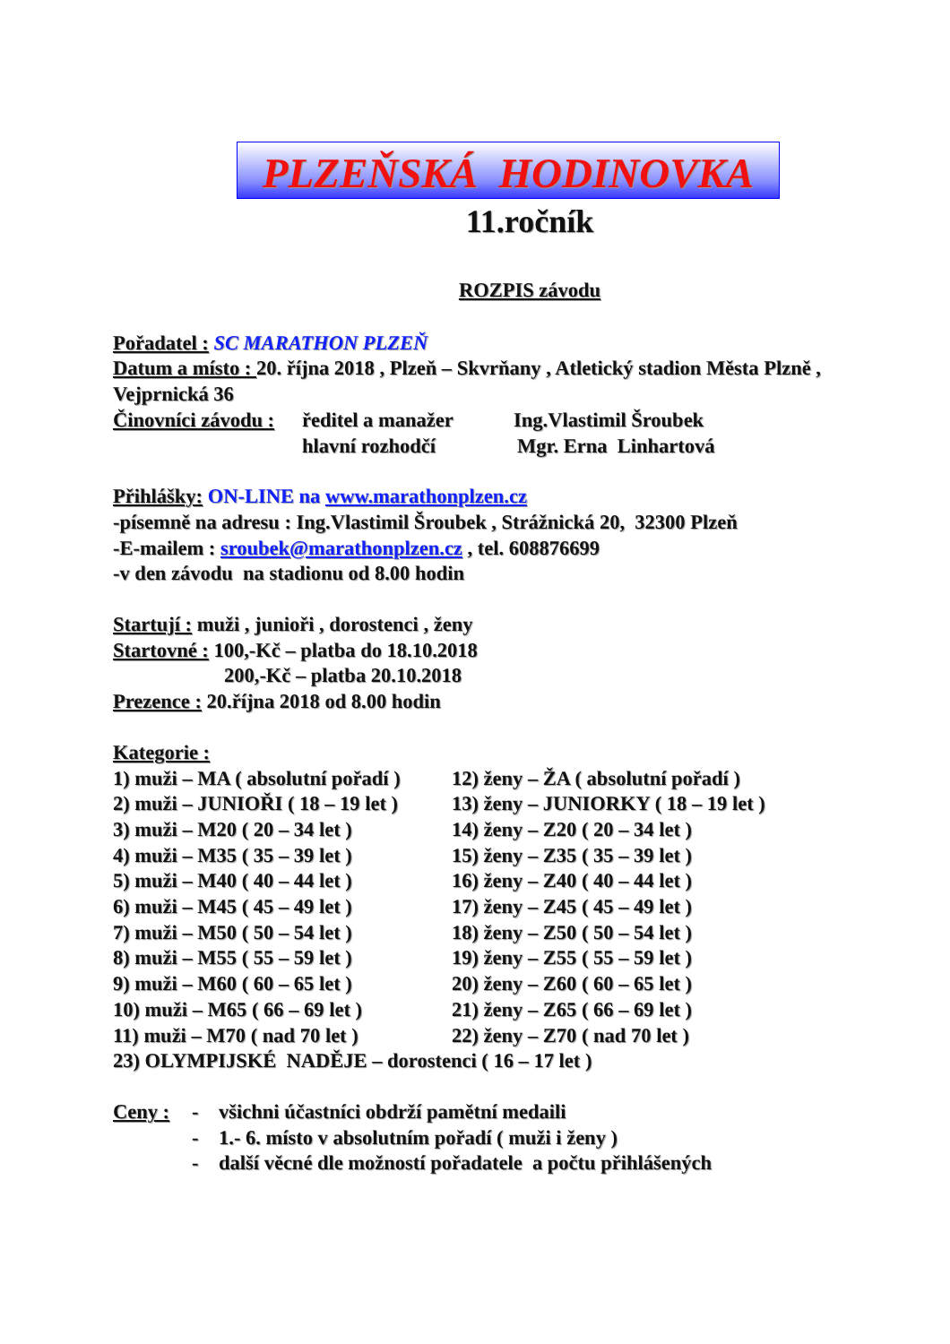PLZEŇSKÁ HODINOVKA
11.ročník
ROZPIS závodu
Pořadatel : SC MARATHON PLZEŇ
Datum a místo : 20. října 2018 , Plzeň – Skvrňany , Atletický stadion Města Plzně , Vejprnická 36
Činovníci závodu : ředitel a manažer Ing.Vlastimil Šroubek
hlavní rozhodčí Mgr. Erna Linhartová
Přihlášky: ON-LINE na www.marathonplzen.cz
-písemně na adresu : Ing.Vlastimil Šroubek , Strážnická 20, 32300 Plzeň
-E-mailem : sroubek@marathonplzen.cz , tel. 608876699
-v den závodu na stadionu od 8.00 hodin
Startují : muži , junioři , dorostenci , ženy
Startovné : 100,-Kč – platba do 18.10.2018
200,-Kč – platba 20.10.2018
Prezence : 20.října 2018 od 8.00 hodin
Kategorie :
1) muži – MA ( absolutní pořadí ) 12) ženy – ŽA ( absolutní pořadí )
2) muži – JUNIOŘI ( 18 – 19 let ) 13) ženy – JUNIORKY ( 18 – 19 let )
3) muži – M20 ( 20 – 34 let ) 14) ženy – Z20 ( 20 – 34 let )
4) muži – M35 ( 35 – 39 let ) 15) ženy – Z35 ( 35 – 39 let )
5) muži – M40 ( 40 – 44 let ) 16) ženy – Z40 ( 40 – 44 let )
6) muži – M45 ( 45 – 49 let ) 17) ženy – Z45 ( 45 – 49 let )
7) muži – M50 ( 50 – 54 let ) 18) ženy – Z50 ( 50 – 54 let )
8) muži – M55 ( 55 – 59 let ) 19) ženy – Z55 ( 55 – 59 let )
9) muži – M60 ( 60 – 65 let ) 20) ženy – Z60 ( 60 – 65 let )
10) muži – M65 ( 66 – 69 let ) 21) ženy – Z65 ( 66 – 69 let )
11) muži – M70 ( nad 70 let ) 22) ženy – Z70 ( nad 70 let )
23) OLYMPIJSKÉ NADĚJE – dorostenci ( 16 – 17 let )
Ceny : - všichni účastníci obdrží pamětní medaili
- 1.- 6. místo v absolutním pořadí ( muži i ženy )
- další věcné dle možností pořadatele a počtu přihlášených